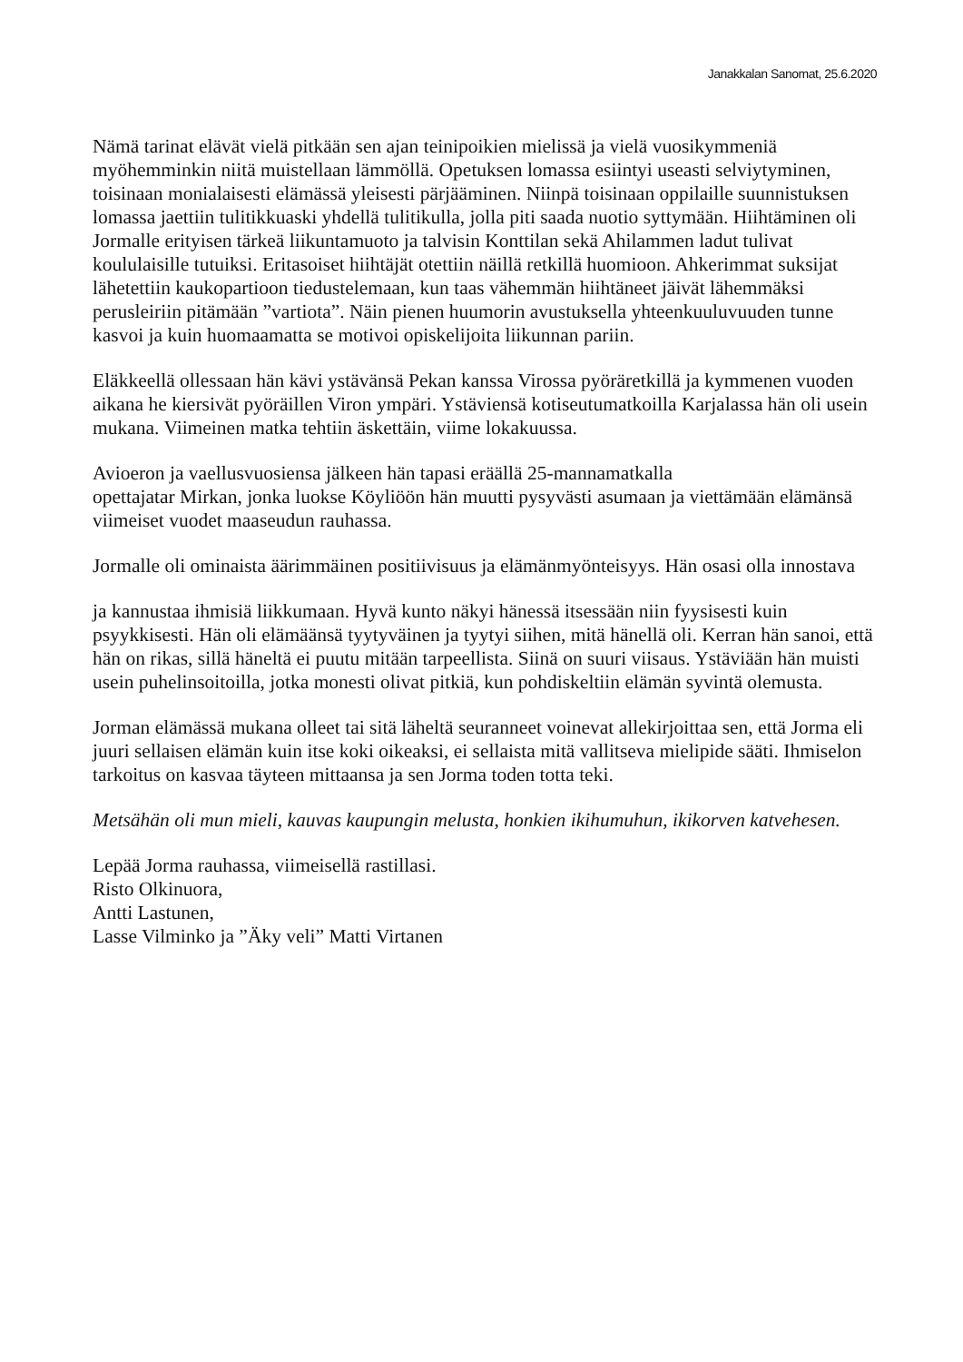Janakkalan Sanomat, 25.6.2020
Nämä tarinat elävät vielä pitkään sen ajan teinipoikien mielissä ja vielä vuosikymmeniä myöhemminkin niitä muistellaan lämmöllä. Opetuksen lomassa esiintyi useasti selviytyminen, toisinaan monialaisesti elämässä yleisesti pärjääminen. Niinpä toisinaan oppilaille suunnistuksen lomassa jaettiin tulitikkuaski yhdellä tulitikulla, jolla piti saada nuotio syttymään. Hiihtäminen oli Jormalle erityisen tärkeä liikuntamuoto ja talvisin Konttilan sekä Ahilammen ladut tulivat koululaisille tutuiksi. Eritasoiset hiihtäjät otettiin näillä retkillä huomioon. Ahkerimmat suksijat lähetettiin kaukopartioon tiedustelemaan, kun taas vähemmän hiihtäneet jäivät lähemmäksi perusleiriin pitämään ”vartiota”. Näin pienen huumorin avustuksella yhteenkuuluvuuden tunne kasvoi ja kuin huomaamatta se motivoi opiskelijoita liikunnan pariin.
Eläkkeellä ollessaan hän kävi ystävänsä Pekan kanssa Virossa pyöräretkillä ja kymmenen vuoden aikana he kiersivät pyöräillen Viron ympäri. Ystäviensä kotiseutumatkoilla Karjalassa hän oli usein mukana. Viimeinen matka tehtiin äskettäin, viime lokakuussa.
Avioeron ja vaellusvuosiensa jälkeen hän tapasi eräällä 25-mannamatkalla
opettajatar Mirkan, jonka luokse Köyliöön hän muutti pysyvästi asumaan ja viettämään elämänsä viimeiset vuodet maaseudun rauhassa.
Jormalle oli ominaista äärimmäinen positiivisuus ja elämänmyönteisyys. Hän osasi olla innostava
ja kannustaa ihmisiä liikkumaan. Hyvä kunto näkyi hänessä itsessään niin fyysisesti kuin psyykkisesti. Hän oli elämäänsä tyytyväinen ja tyytyi siihen, mitä hänellä oli. Kerran hän sanoi, että hän on rikas, sillä häneltä ei puutu mitään tarpeellista. Siinä on suuri viisaus. Ystäviään hän muisti usein puhelinsoitoilla, jotka monesti olivat pitkiä, kun pohdiskeltiin elämän syvintä olemusta.
Jorman elämässä mukana olleet tai sitä läheltä seuranneet voinevat allekirjoittaa sen, että Jorma eli juuri sellaisen elämän kuin itse koki oikeaksi, ei sellaista mitä vallitseva mielipide sääti. Ihmiselon tarkoitus on kasvaa täyteen mittaansa ja sen Jorma toden totta teki.
Metsähän oli mun mieli, kauvas kaupungin melusta, honkien ikihumuhun, ikikorven katvehesen.
Lepää Jorma rauhassa, viimeisellä rastillasi.
Risto Olkinuora,
Antti Lastunen,
Lasse Vilminko ja ”Äky veli” Matti Virtanen